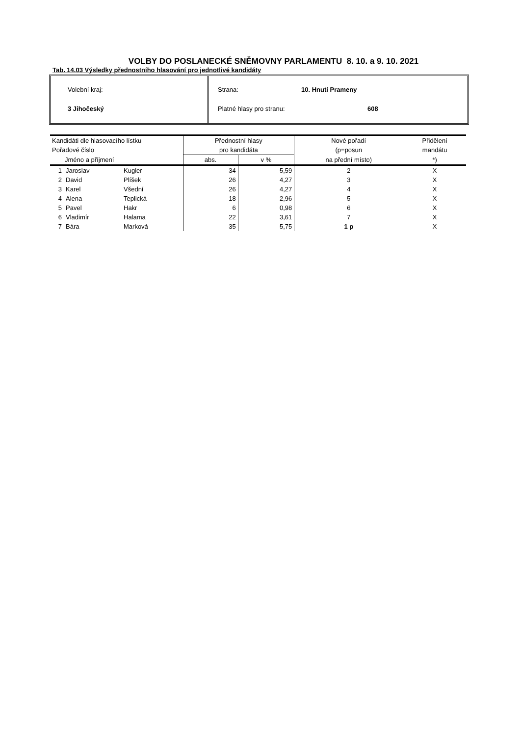VOLBY DO POSLANECKÉ SNĚMOVNY PARLAMENTU 8. 10. a 9. 10. 2021
Tab. 14.03 Výsledky přednostního hlasování pro jednotlivé kandidáty
Volební kraj:
3 Jihočeský
Strana: 10. Hnutí Prameny
Platné hlasy pro stranu: 608
| Kandidáti dle hlasovacího lístku | | | Přednostní hlasy | | Nové pořadí | Přidělení |
| --- | --- | --- | --- | --- | --- | --- |
| Pořadové číslo | | | pro kandidáta | | (p=posun | mandátu |
| Jméno a příjmení | | | abs. | v % | na přední místo) | *) |
| 1 | Jaroslav | Kugler | 34 | 5,59 | 2 | X |
| 2 | David | Plíšek | 26 | 4,27 | 3 | X |
| 3 | Karel | Všední | 26 | 4,27 | 4 | X |
| 4 | Alena | Teplická | 18 | 2,96 | 5 | X |
| 5 | Pavel | Hakr | 6 | 0,98 | 6 | X |
| 6 | Vladimír | Halama | 22 | 3,61 | 7 | X |
| 7 | Bára | Marková | 35 | 5,75 | 1 p | X |